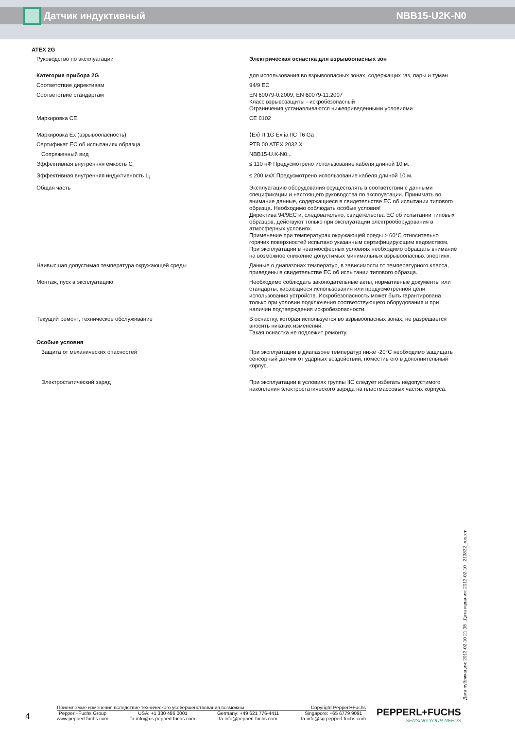Датчик индуктивный NBB15-U2K-N0
ATEX 2G
| Руководство по эксплуатации | Электрическая оснастка для взрывоопасных зон |
| Категория прибора 2G | для использования во взрывоопасных зонах, содержащих газ, пары и туман |
| Соответствие директивам | 94/9 EC |
| Соответствие стандартам | EN 60079-0:2009, EN 60079-11:2007 Класс взрывозащиты - искробезопасный Ограничения устанавливаются нижеприведенными условиями |
| Маркировка CE | CE 0102 |
| Маркировка Ex (взрывоопасность) | ⟨Ex⟩ II 1G Ex ia IIC T6 Ga |
| Сертификат EC об испытаниях образца | PTB 00 ATEX 2032 X |
| Сопряженный вид | NBB15-U.K-N0... |
| Эффективная внутренняя емкость C<sub>i</sub> | ≤ 110 нФ Предусмотрено использование кабеля длиной 10 м. |
| Эффективная внутренняя индуктивность L<sub>i</sub> | ≤ 200 мкХ Предусмотрено использование кабеля длиной 10 м. |
| Общая часть | Эксплуатацию оборудования осуществлять в соответствии с данными спецификации и настоящего руководства по эксплуатации. Принимать во внимание данные, содержащиеся в свидетельстве ЕС об испытании типового образца. Необходимо соблюдать особые условия! Директива 94/9EC и, следовательно, свидетельства ЕС об испытании типовых образцов, действуют только при эксплуатации электрооборудования в атмосферных условиях. Применение при температурах окружающей среды > 60°C относительно горячих поверхностей испытано указанным сертифицирующим ведомством. При эксплуатации в неатмосферных условиях необходимо обращать внимание на возможное снижение допустимых минимальных взрывоопасных энергиях. |
| Наивысшая допустимая температура окружающей среды | Данные о диапазонах температур, в зависимости от температурного класса, приведены в свидетельстве ЕС об испытании типового образца. |
| Монтаж, пуск в эксплуатацию | Необходимо соблюдать законодательные акты, нормативные документы или стандарты, касающиеся использования или предусмотренной цели использования устройств. Искробезопасность может быть гарантирована только при условии подключения соответствующего оборудования и при наличии подтверждения искробезопасности. |
| Текущий ремонт, техническое обслуживание | В оснастку, которая используется во взрывоопасных зонах, не разрешается вносить никаких изменений. Такая оснастка не подлежит ремонту. |
| Особые условия | |
| Защита от механических опасностей | При эксплуатации в диапазоне температур ниже -20°C необходимо защищать сенсорный датчик от ударных воздействий, поместив его в дополнительный корпус. |
| Электростатический заряд | При эксплуатации в условиях группы IIC следует избегать недопустимого накопления электростатического заряда на пластмассовых частях корпуса. |
Дата публикации: 2013-02-10 21:38 Дата издания: 2013-02-10 213832_rus.xml
4
Приемлемые изменения вследствие технического усовершенствования возможны Copyright Pepperl+Fuchs
Pepperl+Fuchs Group
www.pepperl-fuchs.com USA: +1 330 486 0001
fa-info@us.pepperl-fuchs.com Germany: +49 621 776-4411
fa-info@pepperl-fuchs.com Singapore: +65 6779 9091
fa-info@sg.pepperl-fuchs.com
PEPPERL+FUCHS
SENSING YOUR NEEDS